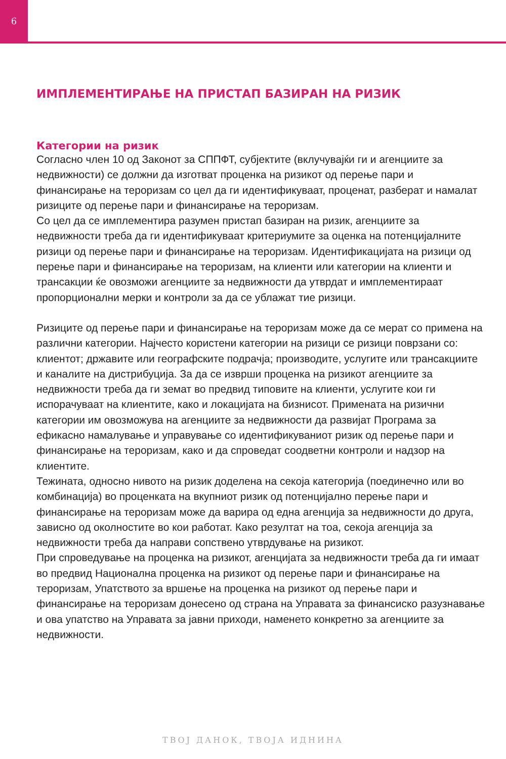6
ИМПЛЕМЕНТИРАЊЕ НА ПРИСТАП БАЗИРАН НА РИЗИК
Категории на ризик
Согласно член 10 од Законот за СППФТ, субјектите (вклучувајќи ги и агенциите за недвижности) се должни да изготват проценка на ризикот од перење пари и финансирање на тероризам со цел да ги идентификуваат, проценат, разберат и намалат ризиците од перење пари и финансирање на тероризам.
Со цел да се имплементира разумен пристап базиран на ризик, агенциите за недвижности треба да ги идентификуваат критериумите за оценка на потенцијалните ризици од перење пари и финансирање на тероризам. Идентификацијата на ризици од перење пари и финансирање на тероризам, на клиенти или категории на клиенти и трансакции ќе овозможи агенциите за недвижности да утврдат и имплементираат пропорционални мерки и контроли за да се ублажат тие ризици.
Ризиците од перење пари и финансирање на тероризам може да се мерат со примена на различни категории. Најчесто користени категории на ризици се ризици поврзани со: клиентот; државите или географските подрачја; производите, услугите или трансакциите и каналите на дистрибуција. За да се изврши проценка на ризикот агенциите за недвижности треба да ги земат во предвид типовите на клиенти, услугите кои ги испорачуваат на клиентите, како и локацијата на бизнисот. Примената на ризични категории им овозможува на агенциите за недвижности да развијат Програма за ефикасно намалување и управување со идентификуваниот ризик од перење пари и финансирање на тероризам, како и да спроведат соодветни контроли и надзор на клиентите.
Тежината, односно нивото на ризик доделена на секоја категорија (поединечно или во комбинација) во проценката на вкупниот ризик од потенцијално перење пари и финансирање на тероризам може да варира од една агенција за недвижности до друга, зависно од околностите во кои работат. Како резултат на тоа, секоја агенција за недвижности треба да направи сопствено утврдување на ризикот.
При спроведување на проценка на ризикот, агенцијата за недвижности треба да ги имаат во предвид Национална проценка на ризикот од перење пари и финансирање на тероризам, Упатството за вршење на проценка на ризикот од перење пари и финансирање на тероризам донесено од страна на Управата за финансиско разузнавање и ова упатство на Управата за јавни приходи, наменето конкретно за агенциите за недвижности.
ТВОЈ ДАНОК, ТВОЈА ИДНИНА